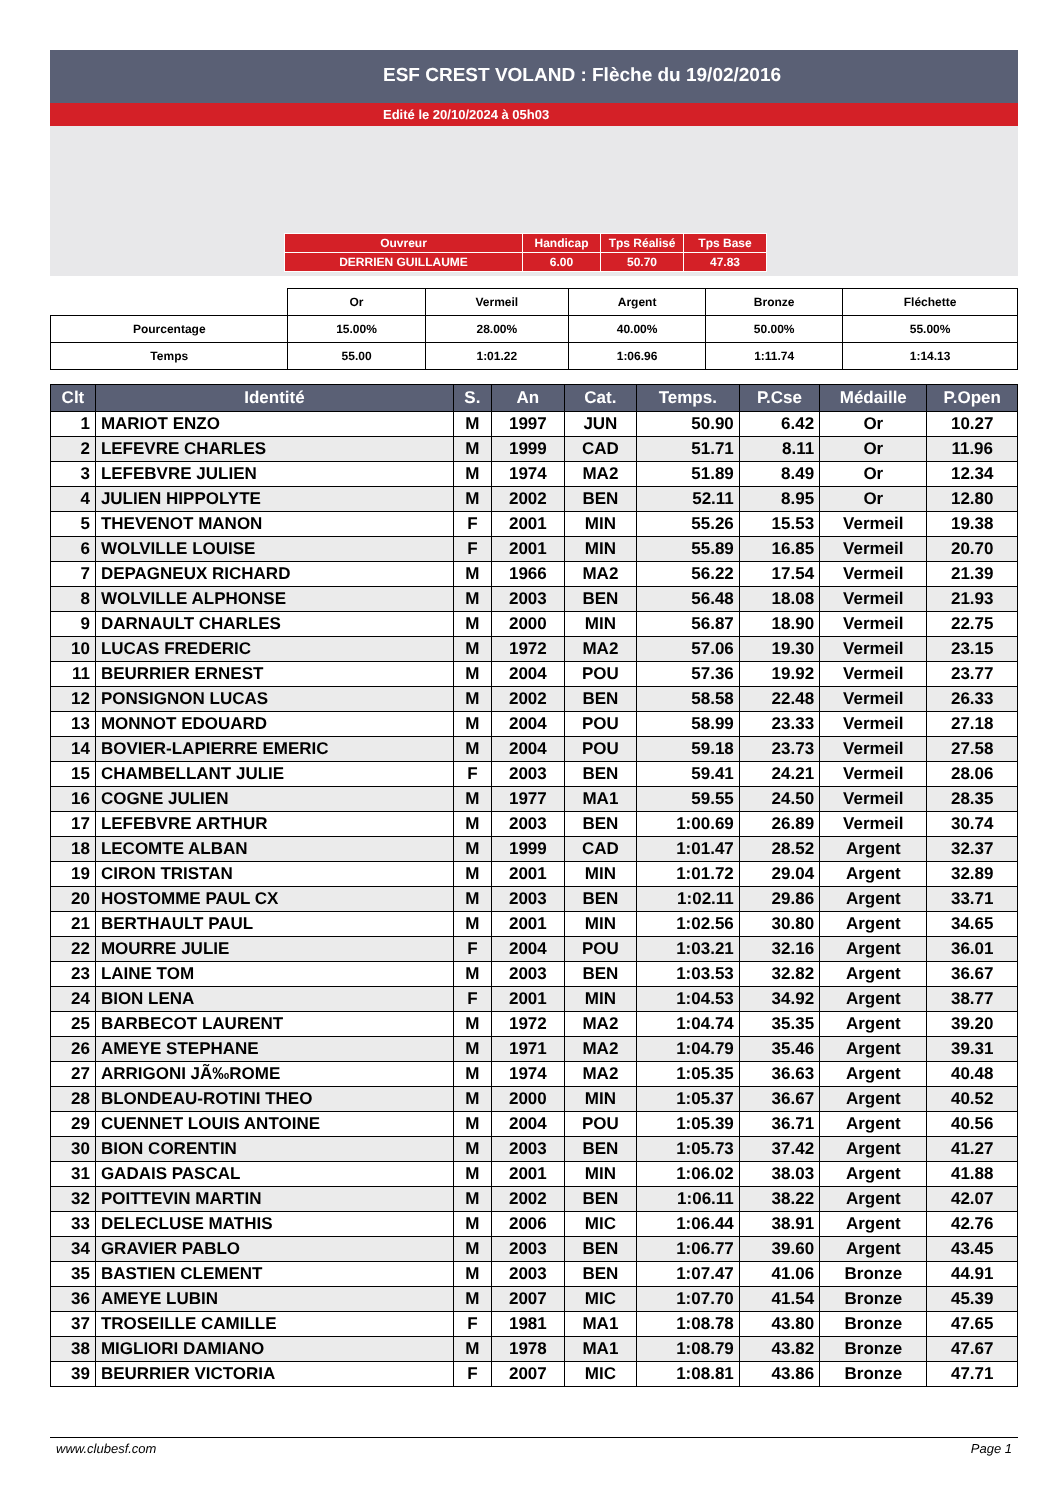ESF CREST VOLAND : Flèche du 19/02/2016
Edité le 20/10/2024 à 05h03
| Ouvreur | Handicap | Tps Réalisé | Tps Base |
| DERRIEN GUILLAUME | 6.00 | 50.70 | 47.83 |
| | Or | Vermeil | Argent | Bronze | Fléchette |
| Pourcentage | 15.00% | 28.00% | 40.00% | 50.00% | 55.00% |
| Temps | 55.00 | 1:01.22 | 1:06.96 | 1:11.74 | 1:14.13 |
| Clt | Identité | S. | An | Cat. | Temps. | P.Cse | Médaille | P.Open |
| --- | --- | --- | --- | --- | --- | --- | --- | --- |
| 1 | MARIOT ENZO | M | 1997 | JUN | 50.90 | 6.42 | Or | 10.27 |
| 2 | LEFEVRE CHARLES | M | 1999 | CAD | 51.71 | 8.11 | Or | 11.96 |
| 3 | LEFEBVRE JULIEN | M | 1974 | MA2 | 51.89 | 8.49 | Or | 12.34 |
| 4 | JULIEN HIPPOLYTE | M | 2002 | BEN | 52.11 | 8.95 | Or | 12.80 |
| 5 | THEVENOT MANON | F | 2001 | MIN | 55.26 | 15.53 | Vermeil | 19.38 |
| 6 | WOLVILLE LOUISE | F | 2001 | MIN | 55.89 | 16.85 | Vermeil | 20.70 |
| 7 | DEPAGNEUX RICHARD | M | 1966 | MA2 | 56.22 | 17.54 | Vermeil | 21.39 |
| 8 | WOLVILLE ALPHONSE | M | 2003 | BEN | 56.48 | 18.08 | Vermeil | 21.93 |
| 9 | DARNAULT CHARLES | M | 2000 | MIN | 56.87 | 18.90 | Vermeil | 22.75 |
| 10 | LUCAS FREDERIC | M | 1972 | MA2 | 57.06 | 19.30 | Vermeil | 23.15 |
| 11 | BEURRIER ERNEST | M | 2004 | POU | 57.36 | 19.92 | Vermeil | 23.77 |
| 12 | PONSIGNON LUCAS | M | 2002 | BEN | 58.58 | 22.48 | Vermeil | 26.33 |
| 13 | MONNOT EDOUARD | M | 2004 | POU | 58.99 | 23.33 | Vermeil | 27.18 |
| 14 | BOVIER-LAPIERRE EMERIC | M | 2004 | POU | 59.18 | 23.73 | Vermeil | 27.58 |
| 15 | CHAMBELLANT JULIE | F | 2003 | BEN | 59.41 | 24.21 | Vermeil | 28.06 |
| 16 | COGNE JULIEN | M | 1977 | MA1 | 59.55 | 24.50 | Vermeil | 28.35 |
| 17 | LEFEBVRE ARTHUR | M | 2003 | BEN | 1:00.69 | 26.89 | Vermeil | 30.74 |
| 18 | LECOMTE ALBAN | M | 1999 | CAD | 1:01.47 | 28.52 | Argent | 32.37 |
| 19 | CIRON TRISTAN | M | 2001 | MIN | 1:01.72 | 29.04 | Argent | 32.89 |
| 20 | HOSTOMME PAUL CX | M | 2003 | BEN | 1:02.11 | 29.86 | Argent | 33.71 |
| 21 | BERTHAULT PAUL | M | 2001 | MIN | 1:02.56 | 30.80 | Argent | 34.65 |
| 22 | MOURRE JULIE | F | 2004 | POU | 1:03.21 | 32.16 | Argent | 36.01 |
| 23 | LAINE TOM | M | 2003 | BEN | 1:03.53 | 32.82 | Argent | 36.67 |
| 24 | BION LENA | F | 2001 | MIN | 1:04.53 | 34.92 | Argent | 38.77 |
| 25 | BARBECOT LAURENT | M | 1972 | MA2 | 1:04.74 | 35.35 | Argent | 39.20 |
| 26 | AMEYE STEPHANE | M | 1971 | MA2 | 1:04.79 | 35.46 | Argent | 39.31 |
| 27 | ARRIGONI JÃ‰ROME | M | 1974 | MA2 | 1:05.35 | 36.63 | Argent | 40.48 |
| 28 | BLONDEAU-ROTINI THEO | M | 2000 | MIN | 1:05.37 | 36.67 | Argent | 40.52 |
| 29 | CUENNET LOUIS ANTOINE | M | 2004 | POU | 1:05.39 | 36.71 | Argent | 40.56 |
| 30 | BION CORENTIN | M | 2003 | BEN | 1:05.73 | 37.42 | Argent | 41.27 |
| 31 | GADAIS PASCAL | M | 2001 | MIN | 1:06.02 | 38.03 | Argent | 41.88 |
| 32 | POITTEVIN MARTIN | M | 2002 | BEN | 1:06.11 | 38.22 | Argent | 42.07 |
| 33 | DELECLUSE MATHIS | M | 2006 | MIC | 1:06.44 | 38.91 | Argent | 42.76 |
| 34 | GRAVIER PABLO | M | 2003 | BEN | 1:06.77 | 39.60 | Argent | 43.45 |
| 35 | BASTIEN CLEMENT | M | 2003 | BEN | 1:07.47 | 41.06 | Bronze | 44.91 |
| 36 | AMEYE LUBIN | M | 2007 | MIC | 1:07.70 | 41.54 | Bronze | 45.39 |
| 37 | TROSEILLE CAMILLE | F | 1981 | MA1 | 1:08.78 | 43.80 | Bronze | 47.65 |
| 38 | MIGLIORI DAMIANO | M | 1978 | MA1 | 1:08.79 | 43.82 | Bronze | 47.67 |
| 39 | BEURRIER VICTORIA | F | 2007 | MIC | 1:08.81 | 43.86 | Bronze | 47.71 |
www.clubesf.com Page 1